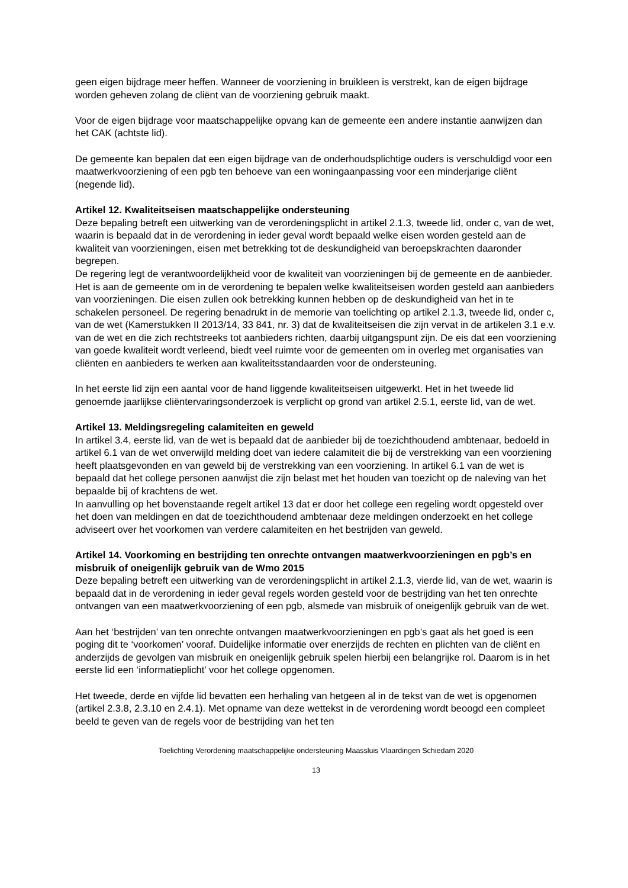geen eigen bijdrage meer heffen. Wanneer de voorziening in bruikleen is verstrekt, kan de eigen bijdrage worden geheven zolang de cliënt van de voorziening gebruik maakt.
Voor de eigen bijdrage voor maatschappelijke opvang kan de gemeente een andere instantie aanwijzen dan het CAK (achtste lid).
De gemeente kan bepalen dat een eigen bijdrage van de onderhoudsplichtige ouders is verschuldigd voor een maatwerkvoorziening of een pgb ten behoeve van een woningaanpassing voor een minderjarige cliënt (negende lid).
Artikel 12. Kwaliteitseisen maatschappelijke ondersteuning
Deze bepaling betreft een uitwerking van de verordeningsplicht in artikel 2.1.3, tweede lid, onder c, van de wet, waarin is bepaald dat in de verordening in ieder geval wordt bepaald welke eisen worden gesteld aan de kwaliteit van voorzieningen, eisen met betrekking tot de deskundigheid van beroepskrachten daaronder begrepen.
De regering legt de verantwoordelijkheid voor de kwaliteit van voorzieningen bij de gemeente en de aanbieder. Het is aan de gemeente om in de verordening te bepalen welke kwaliteitseisen worden gesteld aan aanbieders van voorzieningen. Die eisen zullen ook betrekking kunnen hebben op de deskundigheid van het in te schakelen personeel. De regering benadrukt in de memorie van toelichting op artikel 2.1.3, tweede lid, onder c, van de wet (Kamerstukken II 2013/14, 33 841, nr. 3) dat de kwaliteitseisen die zijn vervat in de artikelen 3.1 e.v. van de wet en die zich rechtstreeks tot aanbieders richten, daarbij uitgangspunt zijn. De eis dat een voorziening van goede kwaliteit wordt verleend, biedt veel ruimte voor de gemeenten om in overleg met organisaties van cliënten en aanbieders te werken aan kwaliteitsstandaarden voor de ondersteuning.
In het eerste lid zijn een aantal voor de hand liggende kwaliteitseisen uitgewerkt. Het in het tweede lid genoemde jaarlijkse cliëntervaringsonderzoek is verplicht op grond van artikel 2.5.1, eerste lid, van de wet.
Artikel 13. Meldingsregeling calamiteiten en geweld
In artikel 3.4, eerste lid, van de wet is bepaald dat de aanbieder bij de toezichthoudend ambtenaar, bedoeld in artikel 6.1 van de wet onverwijld melding doet van iedere calamiteit die bij de verstrekking van een voorziening heeft plaatsgevonden en van geweld bij de verstrekking van een voorziening. In artikel 6.1 van de wet is bepaald dat het college personen aanwijst die zijn belast met het houden van toezicht op de naleving van het bepaalde bij of krachtens de wet.
In aanvulling op het bovenstaande regelt artikel 13 dat er door het college een regeling wordt opgesteld over het doen van meldingen en dat de toezichthoudend ambtenaar deze meldingen onderzoekt en het college adviseert over het voorkomen van verdere calamiteiten en het bestrijden van geweld.
Artikel 14. Voorkoming en bestrijding ten onrechte ontvangen maatwerkvoorzieningen en pgb’s en misbruik of oneigenlijk gebruik van de Wmo 2015
Deze bepaling betreft een uitwerking van de verordeningsplicht in artikel 2.1.3, vierde lid, van de wet, waarin is bepaald dat in de verordening in ieder geval regels worden gesteld voor de bestrijding van het ten onrechte ontvangen van een maatwerkvoorziening of een pgb, alsmede van misbruik of oneigenlijk gebruik van de wet.
Aan het ‘bestrijden’ van ten onrechte ontvangen maatwerkvoorzieningen en pgb’s gaat als het goed is een poging dit te ‘voorkomen’ vooraf. Duidelijke informatie over enerzijds de rechten en plichten van de cliënt en anderzijds de gevolgen van misbruik en oneigenlijk gebruik spelen hierbij een belangrijke rol. Daarom is in het eerste lid een ‘informatieplicht’ voor het college opgenomen.
Het tweede, derde en vijfde lid bevatten een herhaling van hetgeen al in de tekst van de wet is opgenomen (artikel 2.3.8, 2.3.10 en 2.4.1). Met opname van deze wettekst in de verordening wordt beoogd een compleet beeld te geven van de regels voor de bestrijding van het ten
Toelichting Verordening maatschappelijke ondersteuning Maassluis Vlaardingen Schiedam 2020
13